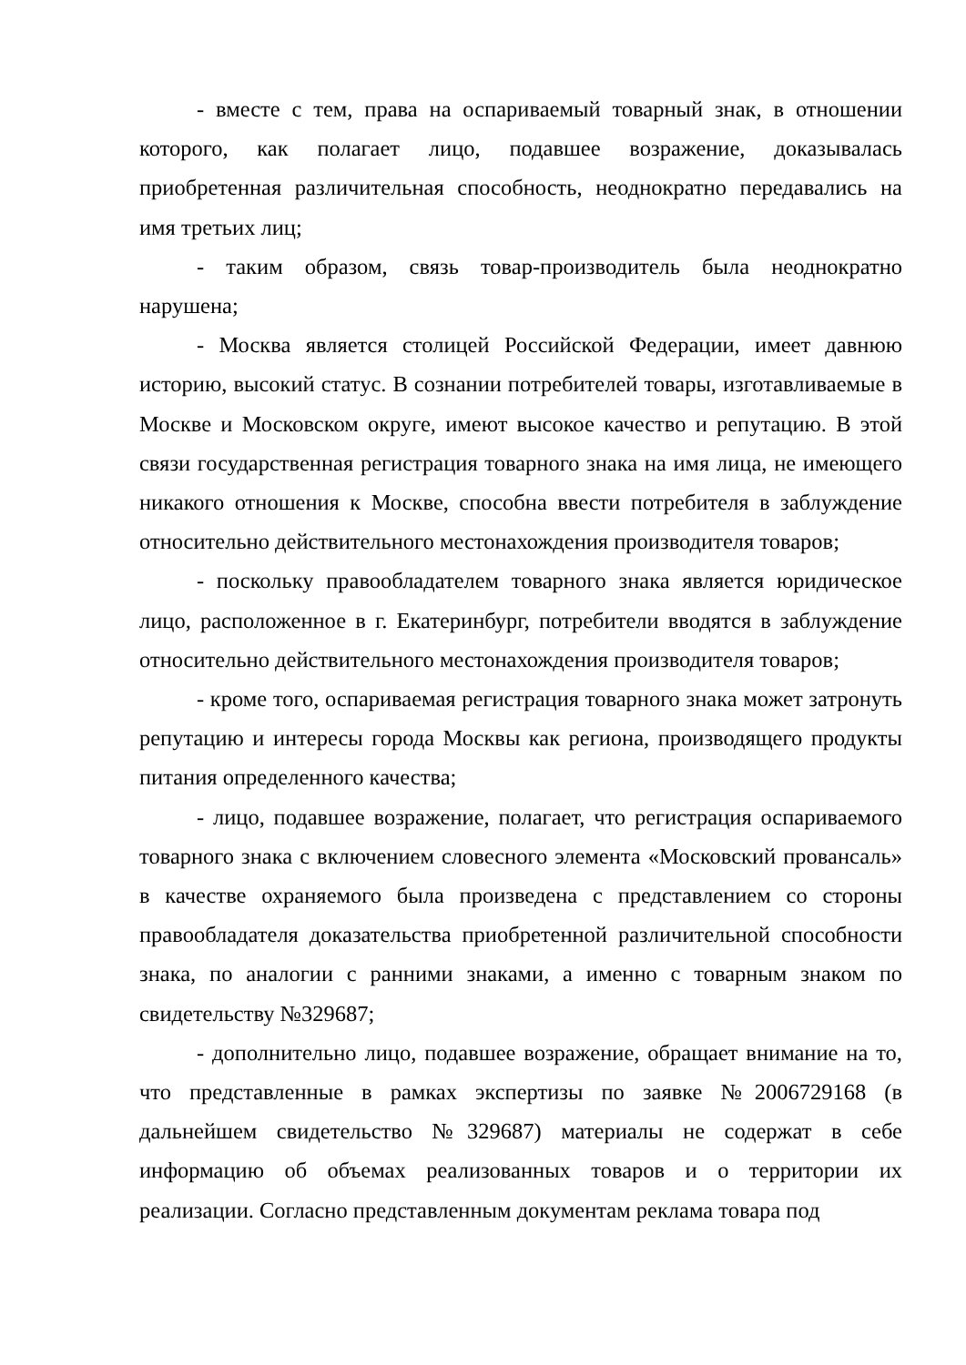- вместе с тем, права на оспариваемый товарный знак, в отношении которого, как полагает лицо, подавшее возражение, доказывалась приобретенная различительная способность, неоднократно передавались на имя третьих лиц;
- таким образом, связь товар-производитель была неоднократно нарушена;
- Москва является столицей Российской Федерации, имеет давнюю историю, высокий статус. В сознании потребителей товары, изготавливаемые в Москве и Московском округе, имеют высокое качество и репутацию. В этой связи государственная регистрация товарного знака на имя лица, не имеющего никакого отношения к Москве, способна ввести потребителя в заблуждение относительно действительного местонахождения производителя товаров;
- поскольку правообладателем товарного знака является юридическое лицо, расположенное в г. Екатеринбург, потребители вводятся в заблуждение относительно действительного местонахождения производителя товаров;
- кроме того, оспариваемая регистрация товарного знака может затронуть репутацию и интересы города Москвы как региона, производящего продукты питания определенного качества;
- лицо, подавшее возражение, полагает, что регистрация оспариваемого товарного знака с включением словесного элемента «Московский провансаль» в качестве охраняемого была произведена с представлением со стороны правообладателя доказательства приобретенной различительной способности знака, по аналогии с ранними знаками, а именно с товарным знаком по свидетельству №329687;
- дополнительно лицо, подавшее возражение, обращает внимание на то, что представленные в рамках экспертизы по заявке №2006729168 (в дальнейшем свидетельство №329687) материалы не содержат в себе информацию об объемах реализованных товаров и о территории их реализации. Согласно представленным документам реклама товара под